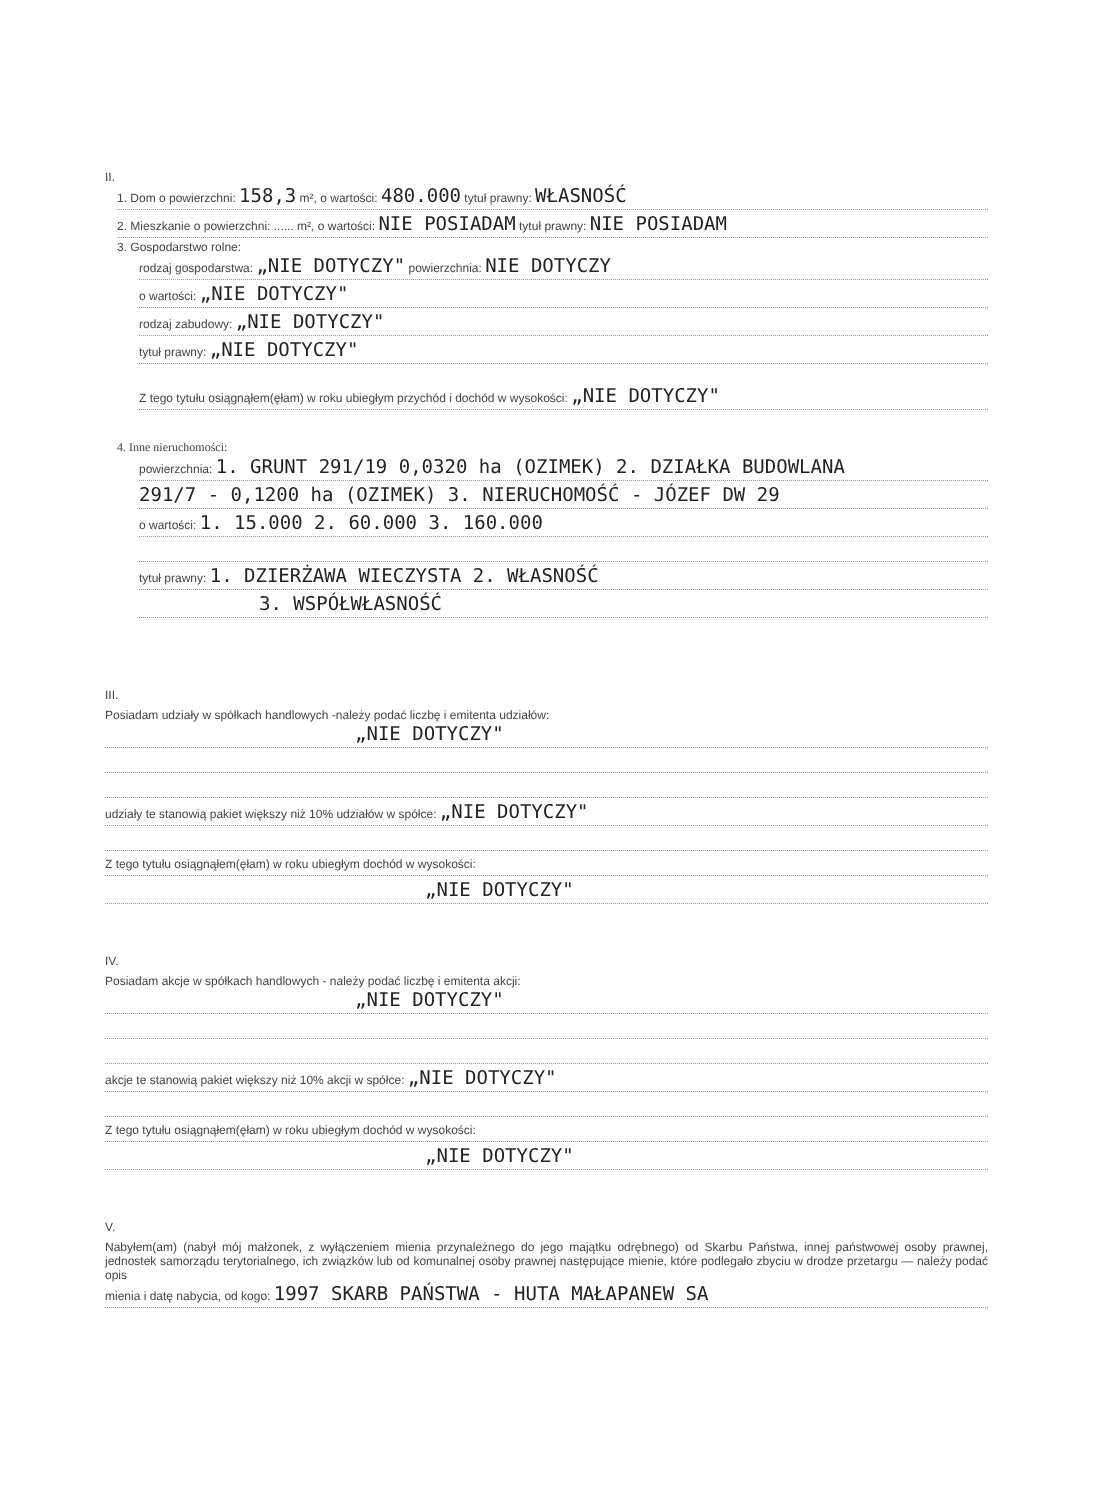II.
1. Dom o powierzchni: 158,3 m², o wartości: 480.000 tytuł prawny: WŁASNOŚĆ
2. Mieszkanie o powierzchni: ...... m², o wartości: NIE POSIADAM tytuł prawny: NIE POSIADAM
3. Gospodarstwo rolne:
rodzaj gospodarstwa: „NIE DOTYCZY" powierzchnia: NIE DOTYCZY
o wartości: „NIE DOTYCZY"
rodzaj zabudowy: „NIE DOTYCZY"
tytuł prawny: „NIE DOTYCZY"
Z tego tytułu osiągnąłem(ęłam) w roku ubiegłym przychód i dochód w wysokości: „NIE DOTYCZY"
4. Inne nieruchomości:
powierzchnia: 1. GRUNT 291/19 0,0320 ha (OZIMEK) 2. DZIAŁKA BUDOWLANA
291/7 - 0,1200 ha (OZIMEK) 3. NIERUCHOMOŚĆ - JÓZEF DW 29
o wartości: 1. 15.000 2. 60.000 3. 160.000
tytuł prawny: 1. DZIERŻAWA WIECZYSTA 2. WŁASNOŚĆ
3. WSPÓŁWŁASNOŚĆ
III.
Posiadam udziały w spółkach handlowych -należy podać liczbę i emitenta udziałów:
„NIE DOTYCZY"
udziały te stanowią pakiet większy niż 10% udziałów w spółce: „NIE DOTYCZY"
Z tego tytułu osiągnąłem(ęłam) w roku ubiegłym dochód w wysokości:
„NIE DOTYCZY"
IV.
Posiadam akcje w spółkach handlowych - należy podać liczbę i emitenta akcji:
„NIE DOTYCZY"
akcje te stanowią pakiet większy niż 10% akcji w spółce: „NIE DOTYCZY"
Z tego tytułu osiągnąłem(ęłam) w roku ubiegłym dochód w wysokości:
„NIE DOTYCZY"
V.
Nabyłem(am) (nabył mój małżonek, z wyłączeniem mienia przynależnego do jego majątku odrębnego) od Skarbu Państwa, innej państwowej osoby prawnej, jednostek samorządu terytorialnego, ich związków lub od komunalnej osoby prawnej następujące mienie, które podlegało zbyciu w drodze przetargu — należy podać opis
mienia i datę nabycia, od kogo: 1997 SKARB PAŃSTWA - HUTA MAŁAPANEW SA